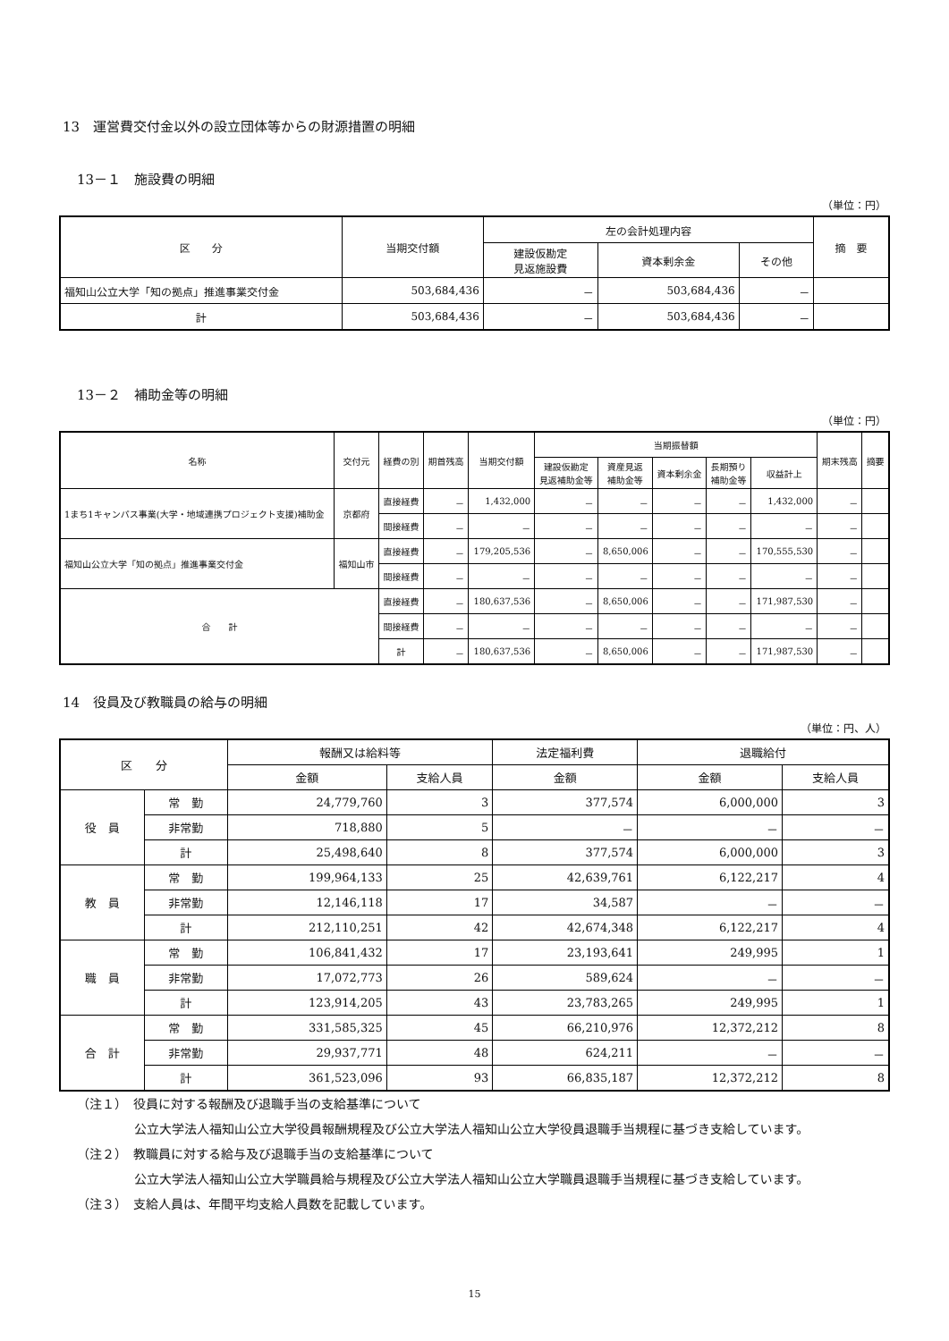13　運営費交付金以外の設立団体等からの財源措置の明細
13－１　施設費の明細
（単位：円）
| 区 分 | 当期交付額 | 左の会計処理内容 | | | 摘 要 |
| --- | --- | --- | --- | --- | --- |
| | | 建設仮勘定 見返施設費 | 資本剰余金 | その他 | |
| 福知山公立大学「知の拠点」推進事業交付金 | 503,684,436 | － | 503,684,436 | － | |
| 計 | 503,684,436 | － | 503,684,436 | － | |
13－２　補助金等の明細
（単位：円）
| 名称 | 交付元 | 経費の別 | 期首残高 | 当期交付額 | 当期振替額 | | | | | 期末残高 | 摘要 |
| --- | --- | --- | --- | --- | --- | --- | --- | --- | --- | --- | --- |
| | | | | | 建設仮勘定 見返補助金等 | 資産見返 補助金等 | 資本剰余金 | 長期預り 補助金等 | 収益計上 | | |
| 1まち1キャンパス事業(大学・地域連携プロジェクト支援)補助金 | 京都府 | 直接経費 | － | 1,432,000 | － | － | － | － | 1,432,000 | － | |
| | | 間接経費 | － | － | － | － | － | － | － | － | |
| 福知山公立大学「知の拠点」推進事業交付金 | 福知山市 | 直接経費 | － | 179,205,536 | － | 8,650,006 | － | － | 170,555,530 | － | |
| | | 間接経費 | － | － | － | － | － | － | － | － | |
| 合 計 | | 直接経費 | － | 180,637,536 | － | 8,650,006 | － | － | 171,987,530 | － | |
| | | 間接経費 | － | － | － | － | － | － | － | － | |
| | | 計 | － | 180,637,536 | － | 8,650,006 | － | － | 171,987,530 | － | |
14　役員及び教職員の給与の明細
（単位：円、人）
| 区 分 | | 報酬又は給料等 | | 法定福利費 | 退職給付 | |
| --- | --- | --- | --- | --- | --- | --- |
| | | 金額 | 支給人員 | 金額 | 金額 | 支給人員 |
| 役 員 | 常 勤 | 24,779,760 | 3 | 377,574 | 6,000,000 | 3 |
| | 非常勤 | 718,880 | 5 | － | － | － |
| | 計 | 25,498,640 | 8 | 377,574 | 6,000,000 | 3 |
| 教 員 | 常 勤 | 199,964,133 | 25 | 42,639,761 | 6,122,217 | 4 |
| | 非常勤 | 12,146,118 | 17 | 34,587 | － | － |
| | 計 | 212,110,251 | 42 | 42,674,348 | 6,122,217 | 4 |
| 職 員 | 常 勤 | 106,841,432 | 17 | 23,193,641 | 249,995 | 1 |
| | 非常勤 | 17,072,773 | 26 | 589,624 | － | － |
| | 計 | 123,914,205 | 43 | 23,783,265 | 249,995 | 1 |
| 合 計 | 常 勤 | 331,585,325 | 45 | 66,210,976 | 12,372,212 | 8 |
| | 非常勤 | 29,937,771 | 48 | 624,211 | － | － |
| | 計 | 361,523,096 | 93 | 66,835,187 | 12,372,212 | 8 |
（注１）　役員に対する報酬及び退職手当の支給基準について
公立大学法人福知山公立大学役員報酬規程及び公立大学法人福知山公立大学役員退職手当規程に基づき支給しています。
（注２）　教職員に対する給与及び退職手当の支給基準について
公立大学法人福知山公立大学職員給与規程及び公立大学法人福知山公立大学職員退職手当規程に基づき支給しています。
（注３）　支給人員は、年間平均支給人員数を記載しています。
15